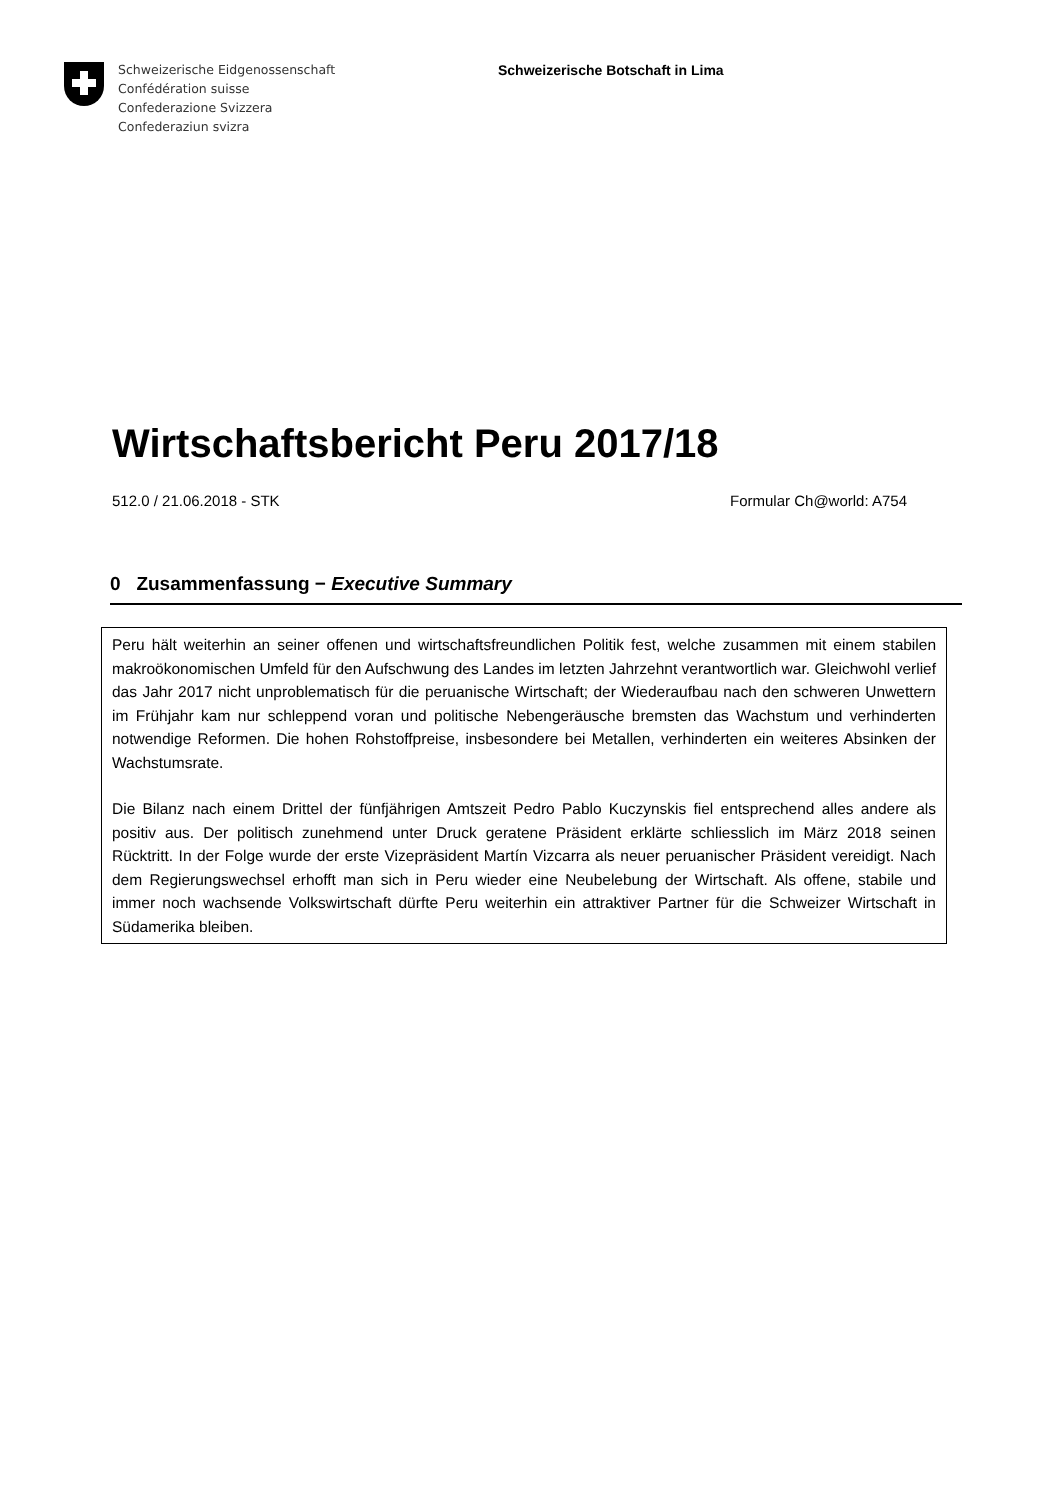Schweizerische Eidgenossenschaft
Confédération suisse
Confederazione Svizzera
Confederaziun svizra
Schweizerische Botschaft in Lima
Wirtschaftsbericht Peru 2017/18
512.0 / 21.06.2018 - STK Formular Ch@world: A754
0 Zusammenfassung − Executive Summary
Peru hält weiterhin an seiner offenen und wirtschaftsfreundlichen Politik fest, welche zusammen mit einem stabilen makroökonomischen Umfeld für den Aufschwung des Landes im letzten Jahrzehnt verantwortlich war. Gleichwohl verlief das Jahr 2017 nicht unproblematisch für die peruanische Wirtschaft; der Wiederaufbau nach den schweren Unwettern im Frühjahr kam nur schleppend voran und politische Nebengeräusche bremsten das Wachstum und verhinderten notwendige Reformen. Die hohen Rohstoffpreise, insbesondere bei Metallen, verhinderten ein weiteres Absinken der Wachstumsrate.
Die Bilanz nach einem Drittel der fünfjährigen Amtszeit Pedro Pablo Kuczynskis fiel entsprechend alles andere als positiv aus. Der politisch zunehmend unter Druck geratene Präsident erklärte schliesslich im März 2018 seinen Rücktritt. In der Folge wurde der erste Vizepräsident Martín Vizcarra als neuer peruanischer Präsident vereidigt. Nach dem Regierungswechsel erhofft man sich in Peru wieder eine Neubelebung der Wirtschaft. Als offene, stabile und immer noch wachsende Volkswirtschaft dürfte Peru weiterhin ein attraktiver Partner für die Schweizer Wirtschaft in Südamerika bleiben.